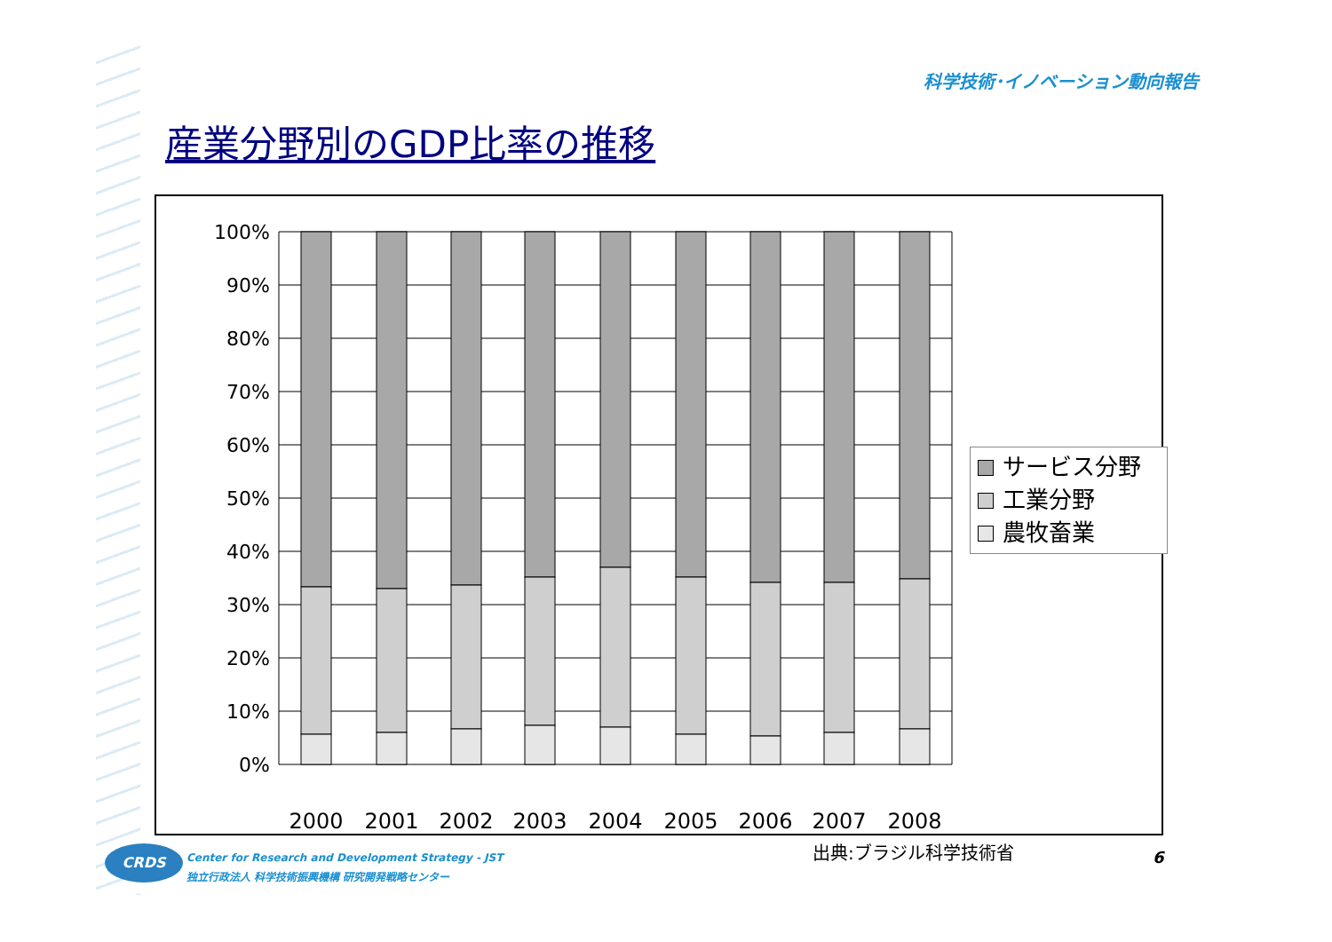科学技術･イノベーション動向報告
産業分野別のGDP比率の推移
100%
90%
80%
70%
60%
50%
40%
30%
20%
10%
0%
2000
2001
2002
2003
2004
2005
2006
2007
2008
サービス分野
工業分野
農牧畜業
出典:ブラジル科学技術省 6
CRDS
Center for Research and Development Strategy - JST
独立行政法人 科学技術振興機構 研究開発戦略センター